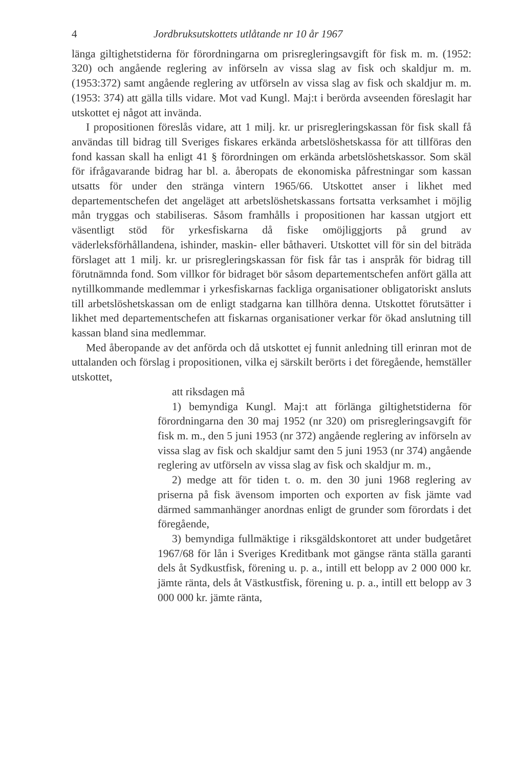4 Jordbruksutskottets utlåtande nr 10 år 1967
länga giltighetstiderna för förordningarna om prisregleringsavgift för fisk m. m. (1952: 320) och angående reglering av införseln av vissa slag av fisk och skaldjur m. m. (1953:372) samt angående reglering av utförseln av vissa slag av fisk och skaldjur m. m. (1953: 374) att gälla tills vidare. Mot vad Kungl. Maj:t i berörda avseenden föreslagit har utskottet ej något att invända.
I propositionen föreslås vidare, att 1 milj. kr. ur prisregleringskassan för fisk skall få användas till bidrag till Sveriges fiskares erkända arbetslöshetskassa för att tillföras den fond kassan skall ha enligt 41 § förordningen om erkända arbetslöshetskassor. Som skäl för ifrågavarande bidrag har bl. a. åberopats de ekonomiska påfrestningar som kassan utsatts för under den stränga vintern 1965/66. Utskottet anser i likhet med departementschefen det angeläget att arbetslöshetskassans fortsatta verksamhet i möjlig mån tryggas och stabiliseras. Såsom framhålls i propositionen har kassan utgjort ett väsentligt stöd för yrkesfiskarna då fiske omöjliggjorts på grund av väderleksförhållandena, ishinder, maskin- eller båthaveri. Utskottet vill för sin del biträda förslaget att 1 milj. kr. ur prisregleringskassan för fisk får tas i anspråk för bidrag till förutnämnda fond. Som villkor för bidraget bör såsom departementschefen anfört gälla att nytillkommande medlemmar i yrkesfiskarnas fackliga organisationer obligatoriskt ansluts till arbetslöshetskassan om de enligt stadgarna kan tillhöra denna. Utskottet förutsätter i likhet med departementschefen att fiskarnas organisationer verkar för ökad anslutning till kassan bland sina medlemmar.
Med åberopande av det anförda och då utskottet ej funnit anledning till erinran mot de uttalanden och förslag i propositionen, vilka ej särskilt berörts i det föregående, hemställer utskottet,
att riksdagen må
1) bemyndiga Kungl. Maj:t att förlänga giltighetstiderna för förordningarna den 30 maj 1952 (nr 320) om prisregleringsavgift för fisk m. m., den 5 juni 1953 (nr 372) angående reglering av införseln av vissa slag av fisk och skaldjur samt den 5 juni 1953 (nr 374) angående reglering av utförseln av vissa slag av fisk och skaldjur m. m.,
2) medge att för tiden t. o. m. den 30 juni 1968 reglering av priserna på fisk ävensom importen och exporten av fisk jämte vad därmed sammanhänger anordnas enligt de grunder som förordats i det föregående,
3) bemyndiga fullmäktige i riksgäldskontoret att under budgetåret 1967/68 för lån i Sveriges Kreditbank mot gängse ränta ställa garanti dels åt Sydkustfisk, förening u. p. a., intill ett belopp av 2 000 000 kr. jämte ränta, dels åt Västkustfisk, förening u. p. a., intill ett belopp av 3 000 000 kr. jämte ränta,